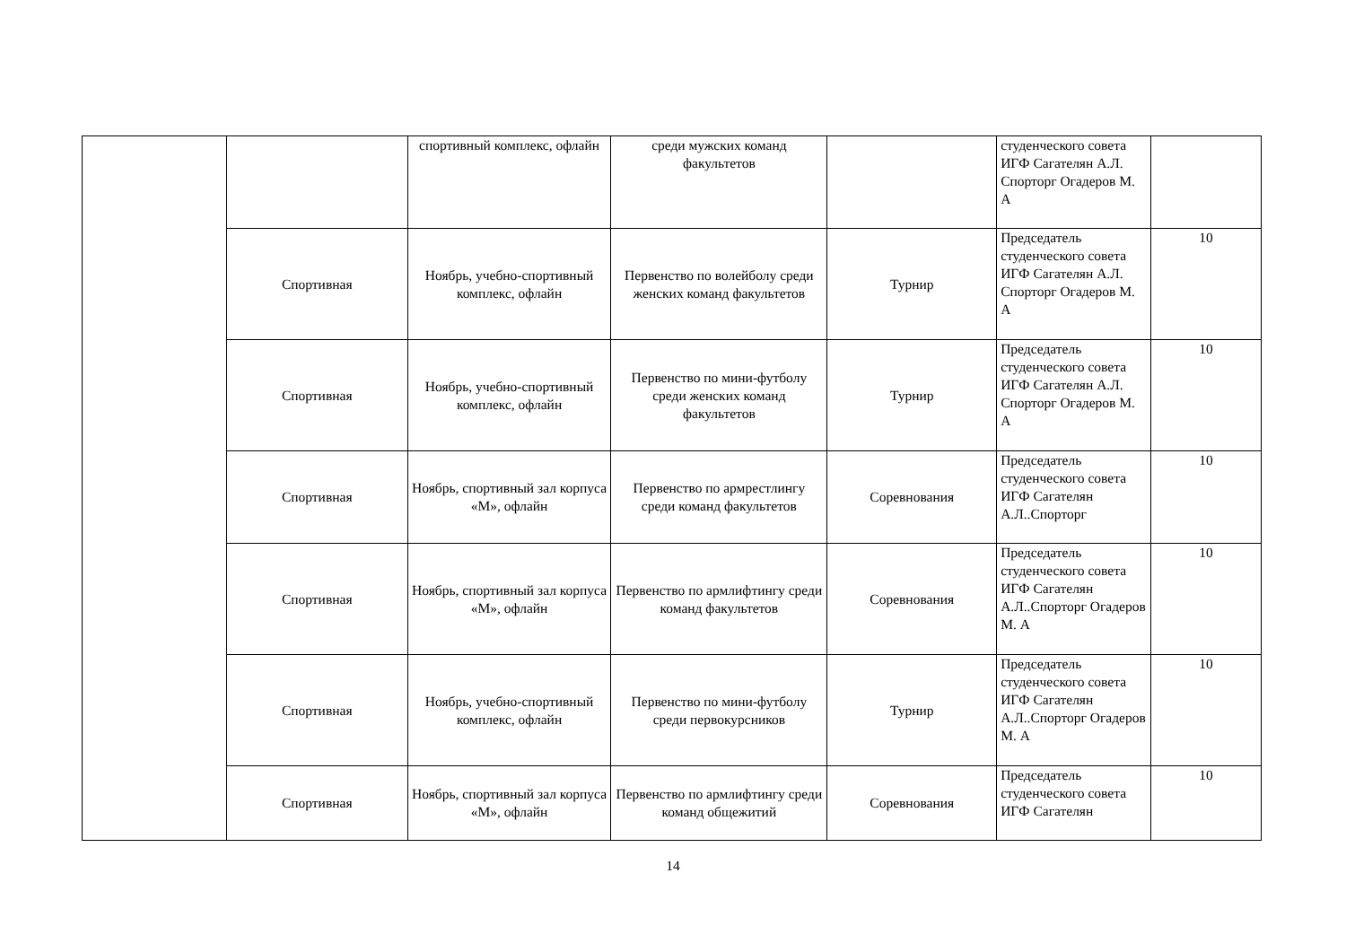| | | спортивный комплекс, офлайн | среди мужских команд факультетов | | студенческого совета ИГФ Сагателян А.Л. Спорторг Огадеров М. А | |
| | Спортивная | Ноябрь, учебно-спортивный комплекс, офлайн | Первенство по волейболу среди женских команд факультетов | Турнир | Председатель студенческого совета ИГФ Сагателян А.Л. Спорторг Огадеров М. А | 10 |
| | Спортивная | Ноябрь, учебно-спортивный комплекс, офлайн | Первенство по мини-футболу среди женских команд факультетов | Турнир | Председатель студенческого совета ИГФ Сагателян А.Л. Спорторг Огадеров М. А | 10 |
| | Спортивная | Ноябрь, спортивный зал корпуса «М», офлайн | Первенство по армрестлингу среди команд факультетов | Соревнования | Председатель студенческого совета ИГФ Сагателян А.Л..Спорторг | 10 |
| | Спортивная | Ноябрь, спортивный зал корпуса «М», офлайн | Первенство по армлифтингу среди команд факультетов | Соревнования | Председатель студенческого совета ИГФ Сагателян А.Л..Спорторг Огадеров М. А | 10 |
| | Спортивная | Ноябрь, учебно-спортивный комплекс, офлайн | Первенство по мини-футболу среди первокурсников | Турнир | Председатель студенческого совета ИГФ Сагателян А.Л..Спорторг Огадеров М. А | 10 |
| | Спортивная | Ноябрь, спортивный зал корпуса «М», офлайн | Первенство по армлифтингу среди команд общежитий | Соревнования | Председатель студенческого совета ИГФ Сагателян | 10 |
14